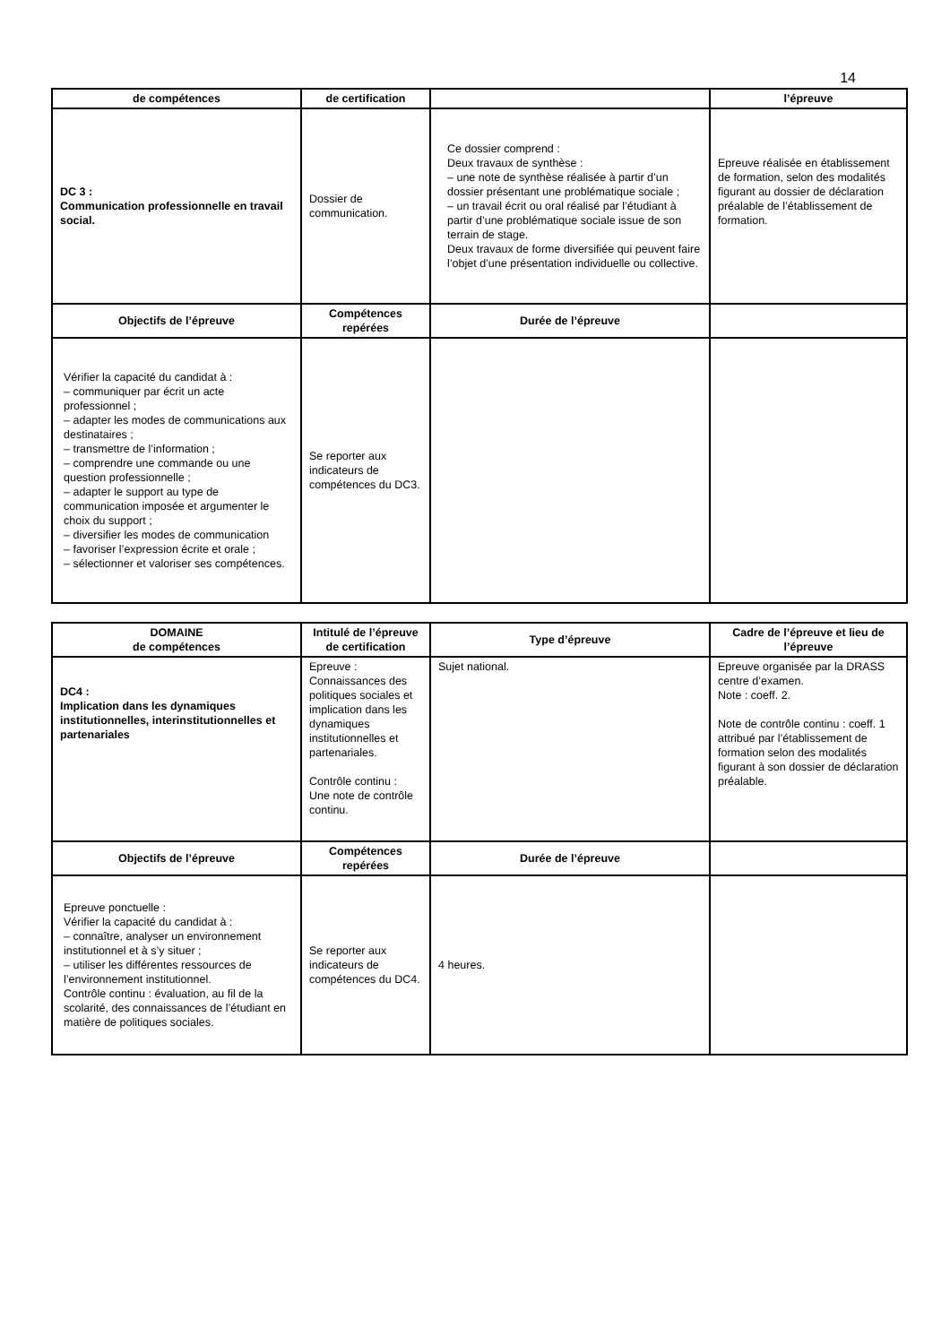14
| de compétences | de certification | | l’épreuve |
| --- | --- | --- | --- |
| DC 3 : Communication professionnelle en travail social. | Dossier de communication. | Ce dossier comprend : Deux travaux de synthèse : – une note de synthèse réalisée à partir d’un dossier présentant une problématique sociale ; – un travail écrit ou oral réalisé par l’étudiant à partir d’une problématique sociale issue de son terrain de stage. Deux travaux de forme diversifiée qui peuvent faire l’objet d’une présentation individuelle ou collective. | Epreuve réalisée en établissement de formation, selon des modalités figurant au dossier de déclaration préalable de l’établissement de formation. |
| Objectifs de l’épreuve | Compétences repérées | Durée de l’épreuve | |
| Vérifier la capacité du candidat à : – communiquer par écrit un acte professionnel ; – adapter les modes de communications aux destinataires ; – transmettre de l’information ; – comprendre une commande ou une question professionnelle ; – adapter le support au type de communication imposée et argumenter le choix du support ; – diversifier les modes de communication – favoriser l’expression écrite et orale ; – sélectionner et valoriser ses compétences. | Se reporter aux indicateurs de compétences du DC3. | | |
| DOMAINE de compétences | Intitulé de l’épreuve de certification | Type d’épreuve | Cadre de l’épreuve et lieu de l’épreuve |
| --- | --- | --- | --- |
| DC4 : Implication dans les dynamiques institutionnelles, interinstitutionnelles et partenariales | Epreuve : Connaissances des politiques sociales et implication dans les dynamiques institutionnelles et partenariales. Contrôle continu : Une note de contrôle continu. | Sujet national. | Epreuve organisée par la DRASS centre d’examen. Note : coeff. 2. Note de contrôle continu : coeff. 1 attribué par l’établissement de formation selon des modalités figurant à son dossier de déclaration préalable. |
| Objectifs de l’épreuve | Compétences repérées | Durée de l’épreuve | |
| Epreuve ponctuelle : Vérifier la capacité du candidat à : – connaître, analyser un environnement institutionnel et à s’y situer ; – utiliser les différentes ressources de l’environnement institutionnel. Contrôle continu : évaluation, au fil de la scolarité, des connaissances de l’étudiant en matière de politiques sociales. | Se reporter aux indicateurs de compétences du DC4. | 4 heures. | |